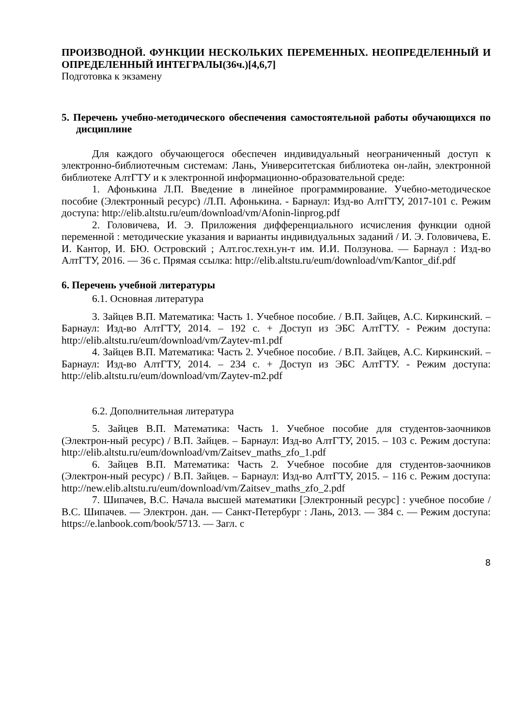ПРОИЗВОДНОЙ. ФУНКЦИИ НЕСКОЛЬКИХ ПЕРЕМЕННЫХ. НЕОПРЕДЕЛЕННЫЙ И ОПРЕДЕЛЕННЫЙ ИНТЕГРАЛЫ(36ч.)[4,6,7]
Подготовка к экзамену
5. Перечень учебно-методического обеспечения самостоятельной работы обучающихся по дисциплине
Для каждого обучающегося обеспечен индивидуальный неограниченный доступ к электронно-библиотечным системам: Лань, Университетская библиотека он-лайн, электронной библиотеке АлтГТУ и к электронной информационно-образовательной среде:
1. Афонькина Л.П. Введение в линейное программирование. Учебно-методическое пособие (Электронный ресурс) /Л.П. Афонькина. - Барнаул: Изд-во АлтГТУ, 2017-101 с. Режим доступа: http://elib.altstu.ru/eum/download/vm/Afonin-linprog.pdf
2. Головичева, И. Э. Приложения дифференциального исчисления функции одной переменной : методические указания и варианты индивидуальных заданий / И. Э. Головичева, Е. И. Кантор, И. БЮ. Островский ; Алт.гос.техн.ун-т им. И.И. Ползунова. — Барнаул : Изд-во АлтГТУ, 2016. — 36 с. Прямая ссылка: http://elib.altstu.ru/eum/download/vm/Kantor_dif.pdf
6. Перечень учебной литературы
6.1. Основная литература
3. Зайцев В.П. Математика: Часть 1. Учебное пособие. / В.П. Зайцев, А.С. Киркинский. – Барнаул: Изд-во АлтГТУ, 2014. – 192 с. + Доступ из ЭБС АлтГТУ. - Режим доступа: http://elib.altstu.ru/eum/download/vm/Zaytev-m1.pdf
4. Зайцев В.П. Математика: Часть 2. Учебное пособие. / В.П. Зайцев, А.С. Киркинский. – Барнаул: Изд-во АлтГТУ, 2014. – 234 с. + Доступ из ЭБС АлтГТУ. - Режим доступа: http://elib.altstu.ru/eum/download/vm/Zaytev-m2.pdf
6.2. Дополнительная литература
5. Зайцев В.П. Математика: Часть 1. Учебное пособие для студентов-заочников (Электрон-ный ресурс) / В.П. Зайцев. – Барнаул: Изд-во АлтГТУ, 2015. – 103 с. Режим доступа: http://elib.altstu.ru/eum/download/vm/Zaitsev_maths_zfo_1.pdf
6. Зайцев В.П. Математика: Часть 2. Учебное пособие для студентов-заочников (Электрон-ный ресурс) / В.П. Зайцев. – Барнаул: Изд-во АлтГТУ, 2015. – 116 с. Режим доступа: http://new.elib.altstu.ru/eum/download/vm/Zaitsev_maths_zfo_2.pdf
7. Шипачев, В.С. Начала высшей математики [Электронный ресурс] : учебное пособие / В.С. Шипачев. — Электрон. дан. — Санкт-Петербург : Лань, 2013. — 384 с. — Режим доступа: https://e.lanbook.com/book/5713. — Загл. с
8